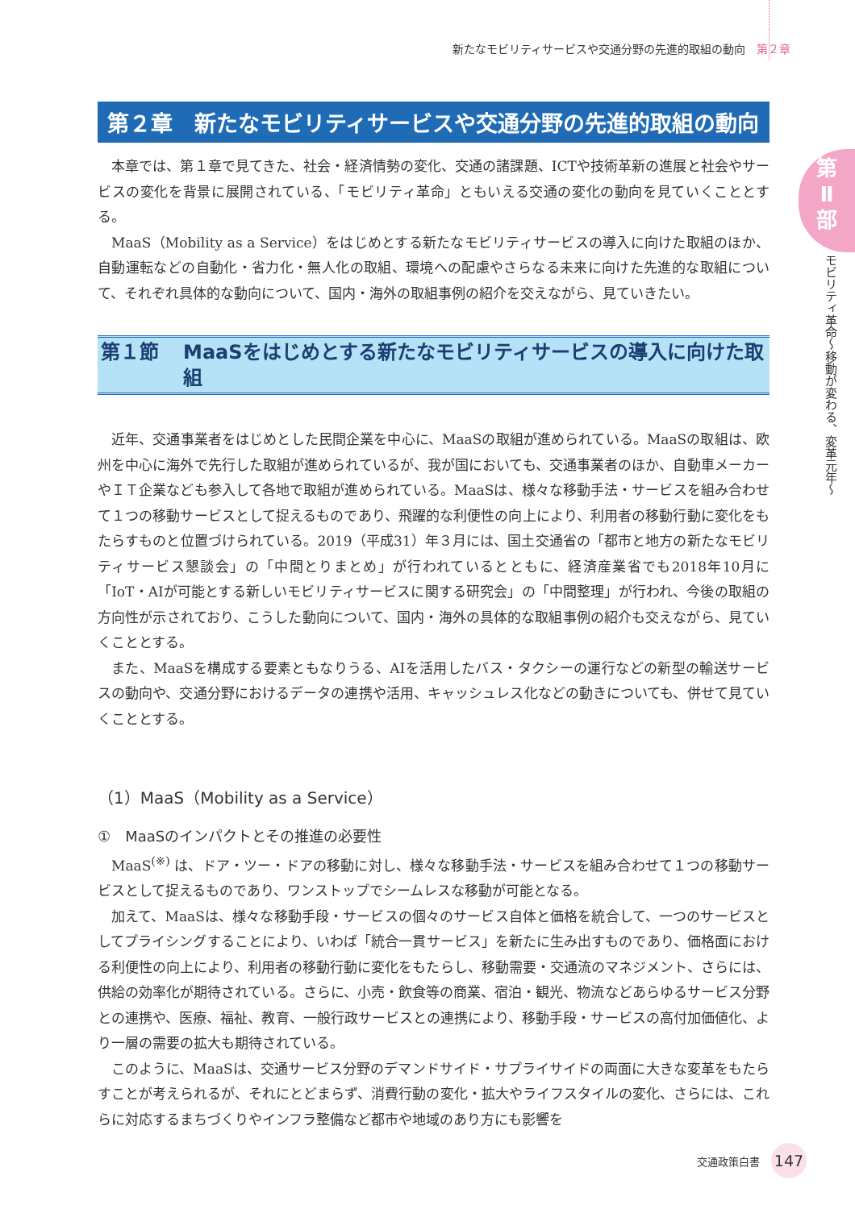新たなモビリティサービスや交通分野の先進的取組の動向 第２章
第
Ⅱ
部
モビリティ革命〜移動が変わる、変革元年〜
第２章　新たなモビリティサービスや交通分野の先進的取組の動向
本章では、第１章で見てきた、社会・経済情勢の変化、交通の諸課題、ICTや技術革新の進展と社会やサービスの変化を背景に展開されている、「モビリティ革命」ともいえる交通の変化の動向を見ていくこととする。
MaaS（Mobility as a Service）をはじめとする新たなモビリティサービスの導入に向けた取組のほか、自動運転などの自動化・省力化・無人化の取組、環境への配慮やさらなる未来に向けた先進的な取組について、それぞれ具体的な動向について、国内・海外の取組事例の紹介を交えながら、見ていきたい。
第１節 MaaSをはじめとする新たなモビリティサービスの導入に向けた取組
近年、交通事業者をはじめとした民間企業を中心に、MaaSの取組が進められている。MaaSの取組は、欧州を中心に海外で先行した取組が進められているが、我が国においても、交通事業者のほか、自動車メーカーやＩＴ企業なども参入して各地で取組が進められている。MaaSは、様々な移動手法・サービスを組み合わせて１つの移動サービスとして捉えるものであり、飛躍的な利便性の向上により、利用者の移動行動に変化をもたらすものと位置づけられている。2019（平成31）年３月には、国土交通省の「都市と地方の新たなモビリティサービス懇談会」の「中間とりまとめ」が行われているとともに、経済産業省でも2018年10月に「IoT・AIが可能とする新しいモビリティサービスに関する研究会」の「中間整理」が行われ、今後の取組の方向性が示されており、こうした動向について、国内・海外の具体的な取組事例の紹介も交えながら、見ていくこととする。
また、MaaSを構成する要素ともなりうる、AIを活用したバス・タクシーの運行などの新型の輸送サービスの動向や、交通分野におけるデータの連携や活用、キャッシュレス化などの動きについても、併せて見ていくこととする。
（1）MaaS（Mobility as a Service）
①　MaaSのインパクトとその推進の必要性
MaaS<sup>(※)</sup> は、ドア・ツー・ドアの移動に対し、様々な移動手法・サービスを組み合わせて１つの移動サービスとして捉えるものであり、ワンストップでシームレスな移動が可能となる。
加えて、MaaSは、様々な移動手段・サービスの個々のサービス自体と価格を統合して、一つのサービスとしてプライシングすることにより、いわば「統合一貫サービス」を新たに生み出すものであり、価格面における利便性の向上により、利用者の移動行動に変化をもたらし、移動需要・交通流のマネジメント、さらには、供給の効率化が期待されている。さらに、小売・飲食等の商業、宿泊・観光、物流などあらゆるサービス分野との連携や、医療、福祉、教育、一般行政サービスとの連携により、移動手段・サービスの高付加価値化、より一層の需要の拡大も期待されている。
このように、MaaSは、交通サービス分野のデマンドサイド・サプライサイドの両面に大きな変革をもたらすことが考えられるが、それにとどまらず、消費行動の変化・拡大やライフスタイルの変化、さらには、これらに対応するまちづくりやインフラ整備など都市や地域のあり方にも影響を
交通政策白書 147